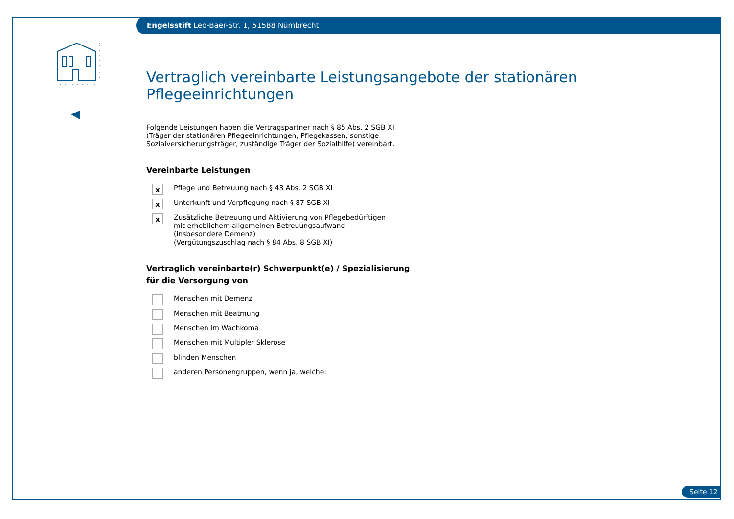Engelsstift Leo-Baer-Str. 1, 51588 Nümbrecht
Vertraglich vereinbarte Leistungsangebote der stationären Pflegeeinrichtungen
Folgende Leistungen haben die Vertragspartner nach § 85 Abs. 2 SGB XI (Träger der stationären Pflegeeinrichtungen, Pflegekassen, sonstige Sozialversicherungsträger, zuständige Träger der Sozialhilfe) vereinbart.
Vereinbarte Leistungen
x
Pflege und Betreuung nach § 43 Abs. 2 SGB XI
x
Unterkunft und Verpflegung nach § 87 SGB XI
x
Zusätzliche Betreuung und Aktivierung von Pflegebedürftigen mit erheblichem allgemeinen Betreuungsaufwand (insbesondere Demenz)
(Vergütungszuschlag nach § 84 Abs. 8 SGB XI)
Vertraglich vereinbarte(r) Schwerpunkt(e) / Spezialisierung
für die Versorgung von
Menschen mit Demenz
Menschen mit Beatmung
Menschen im Wachkoma
Menschen mit Multipler Sklerose
blinden Menschen
anderen Personengruppen, wenn ja, welche:
Seite 12